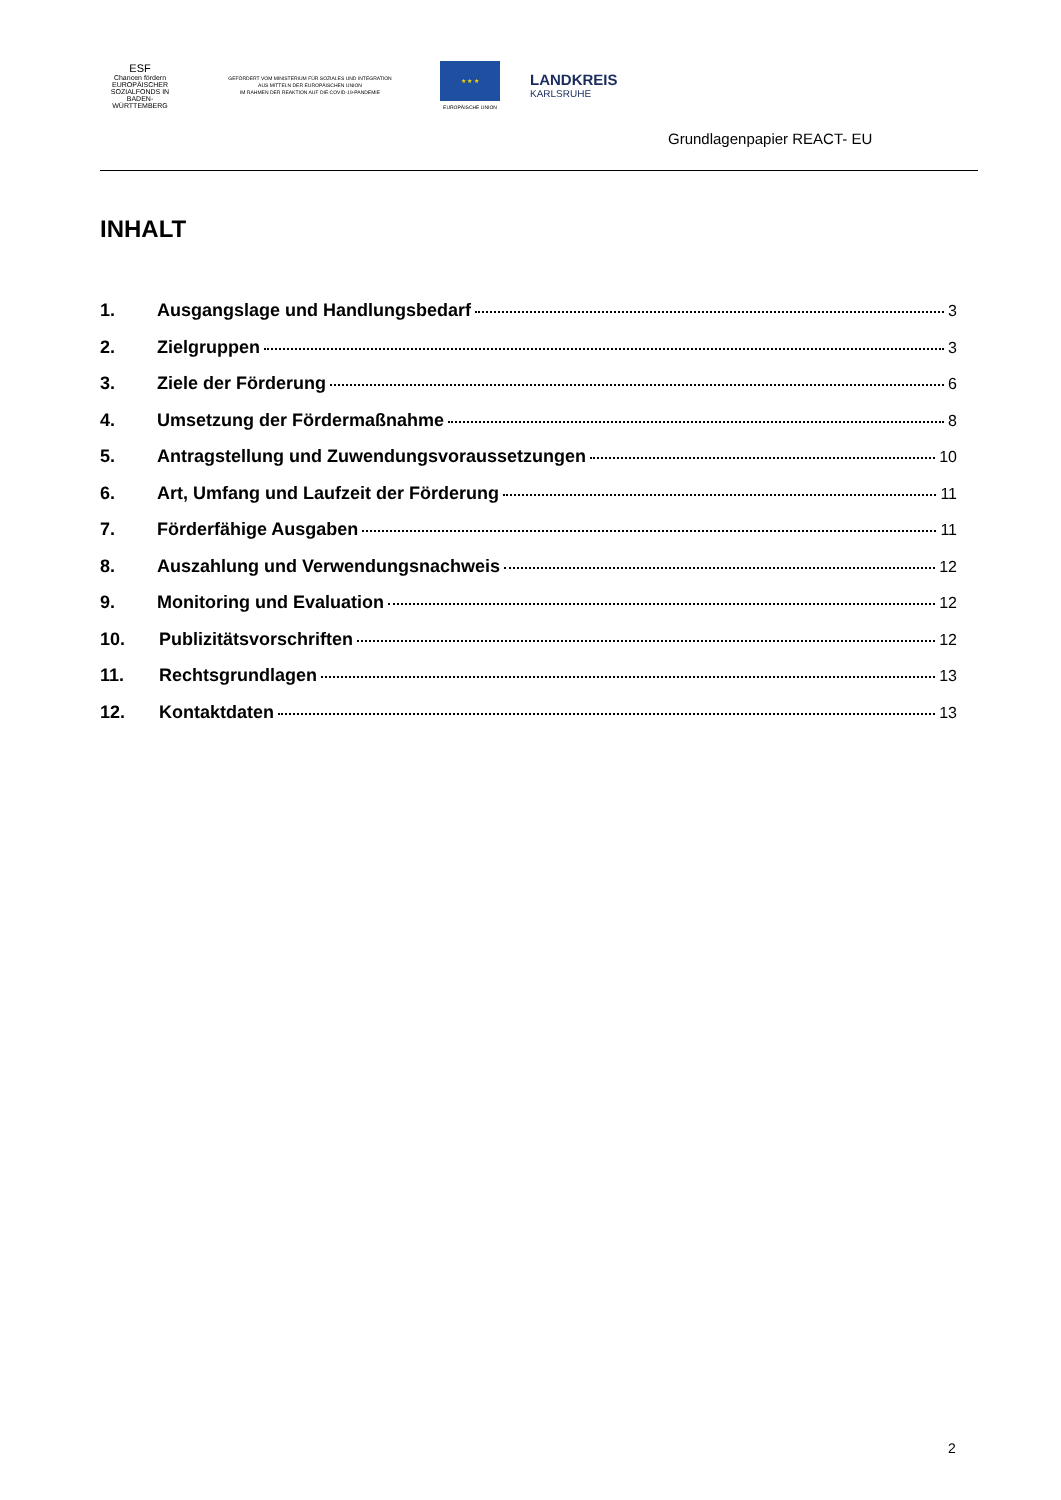ESF
Chancen fördern
EUROPÄISCHER SOZIALFONDS IN BADEN-WÜRTTEMBERG
GEFÖRDERT VOM MINISTERIUM FÜR SOZIALES UND INTEGRATION
AUS MITTELN DER EUROPÄISCHEN UNION
IM RAHMEN DER REAKTION AUF DIE COVID-19-PANDEMIE
★ ★ ★
EUROPÄISCHE UNION
LANDKREIS
KARLSRUHE
Grundlagenpapier REACT- EU
INHALT
1. Ausgangslage und Handlungsbedarf 3
2. Zielgruppen 3
3. Ziele der Förderung 6
4. Umsetzung der Fördermaßnahme 8
5. Antragstellung und Zuwendungsvoraussetzungen 10
6. Art, Umfang und Laufzeit der Förderung 11
7. Förderfähige Ausgaben 11
8. Auszahlung und Verwendungsnachweis 12
9. Monitoring und Evaluation 12
10. Publizitätsvorschriften 12
11. Rechtsgrundlagen 13
12. Kontaktdaten 13
2